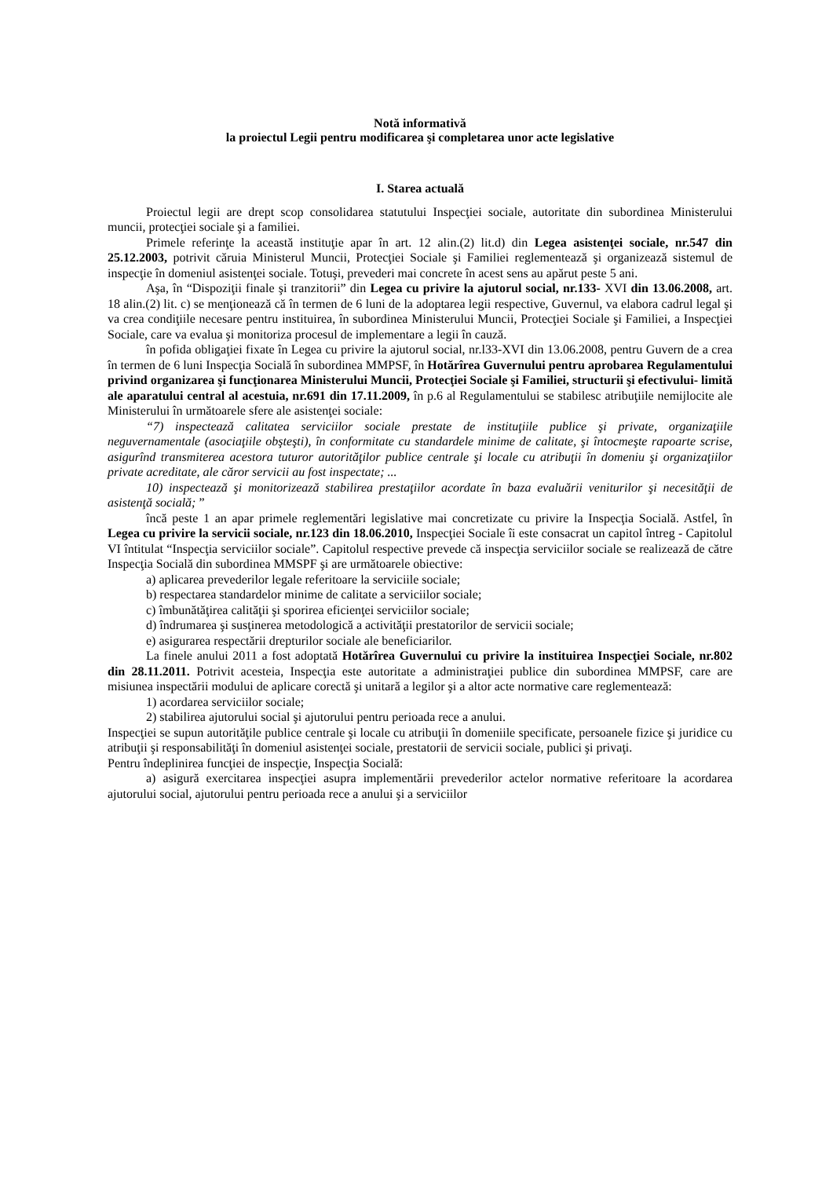Notă informativă
la proiectul Legii pentru modificarea şi completarea unor acte legislative
I. Starea actuală
Proiectul legii are drept scop consolidarea statutului Inspecţiei sociale, autoritate din subordinea Ministerului muncii, protecţiei sociale şi a familiei.
Primele referinţe la această instituţie apar în art. 12 alin.(2) lit.d) din Legea asistenţei sociale, nr.547 din 25.12.2003, potrivit căruia Ministerul Muncii, Protecţiei Sociale şi Familiei reglementează şi organizează sistemul de inspecţie în domeniul asistenţei sociale. Totuşi, prevederi mai concrete în acest sens au apărut peste 5 ani.
Aşa, în “Dispoziţii finale şi tranzitorii” din Legea cu privire la ajutorul social, nr.133- XVI din 13.06.2008, art. 18 alin.(2) lit. c) se menţionează că în termen de 6 luni de la adoptarea legii respective, Guvernul, va elabora cadrul legal şi va crea condiţiile necesare pentru instituirea, în subordinea Ministerului Muncii, Protecţiei Sociale şi Familiei, a Inspecţiei Sociale, care va evalua şi monitoriza procesul de implementare a legii în cauză.
în pofida obligaţiei fixate în Legea cu privire la ajutorul social, nr.l33-XVI din 13.06.2008, pentru Guvern de a crea în termen de 6 luni Inspecţia Socială în subordinea MMPSF, în Hotărîrea Guvernului pentru aprobarea Regulamentului privind organizarea şi funcţionarea Ministerului Muncii, Protecţiei Sociale şi Familiei, structurii şi efectivului- limită ale aparatului central al acestuia, nr.691 din 17.11.2009, în p.6 al Regulamentului se stabilesc atribuţiile nemijlocite ale Ministerului în următoarele sfere ale asistenţei sociale:
“7) inspectează calitatea serviciilor sociale prestate de instituţiile publice şi private, organizaţiile neguvernamentale (asociaţiile obşteşti), în conformitate cu standardele minime de calitate, şi întocmeşte rapoarte scrise, asigurînd transmiterea acestora tuturor autorităţilor publice centrale şi locale cu atribuţii în domeniu şi organizaţiilor private acreditate, ale căror servicii au fost inspectate; ...
10) inspectează şi monitorizează stabilirea prestaţiilor acordate în baza evaluării veniturilor şi necesităţii de asistenţă socială; ”
încă peste 1 an apar primele reglementări legislative mai concretizate cu privire la Inspecţia Socială. Astfel, în Legea cu privire la servicii sociale, nr.123 din 18.06.2010, Inspecţiei Sociale îi este consacrat un capitol întreg - Capitolul VI întitulat “Inspecţia serviciilor sociale”. Capitolul respective prevede că inspecţia serviciilor sociale se realizează de către Inspecţia Socială din subordinea MMSPF şi are următoarele obiective:
a) aplicarea prevederilor legale referitoare la serviciile sociale;
b) respectarea standardelor minime de calitate a serviciilor sociale;
c) îmbunătăţirea calităţii şi sporirea eficienţei serviciilor sociale;
d) îndrumarea şi susţinerea metodologică a activităţii prestatorilor de servicii sociale;
e) asigurarea respectării drepturilor sociale ale beneficiarilor.
La finele anului 2011 a fost adoptată Hotărîrea Guvernului cu privire la instituirea Inspecţiei Sociale, nr.802 din 28.11.2011. Potrivit acesteia, Inspecţia este autoritate a administraţiei publice din subordinea MMPSF, care are misiunea inspectării modului de aplicare corectă şi unitară a legilor şi a altor acte normative care reglementează:
1) acordarea serviciilor sociale;
2) stabilirea ajutorului social şi ajutorului pentru perioada rece a anului.
Inspecţiei se supun autorităţile publice centrale şi locale cu atribuţii în domeniile specificate, persoanele fizice şi juridice cu atribuţii şi responsabilităţi în domeniul asistenţei sociale, prestatorii de servicii sociale, publici şi privaţi.
Pentru îndeplinirea funcţiei de inspecţie, Inspecţia Socială:
a) asigură exercitarea inspecţiei asupra implementării prevederilor actelor normative referitoare la acordarea ajutorului social, ajutorului pentru perioada rece a anului şi a serviciilor